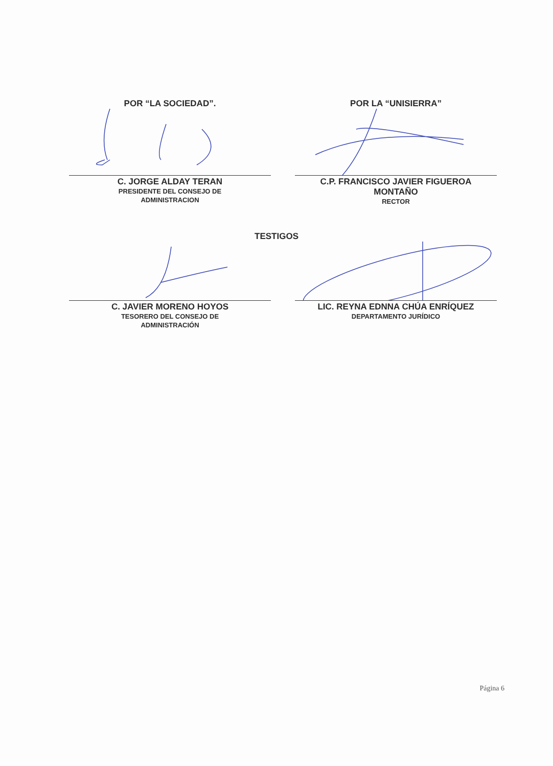POR “LA SOCIEDAD”.
C. JORGE ALDAY TERAN
PRESIDENTE DEL CONSEJO DE
ADMINISTRACION
POR LA “UNISIERRA”
C.P. FRANCISCO JAVIER FIGUEROA
MONTAÑO
RECTOR
TESTIGOS
C. JAVIER MORENO HOYOS
TESORERO DEL CONSEJO DE
ADMINISTRACIÓN
LIC. REYNA EDNNA CHÚA ENRÍQUEZ
DEPARTAMENTO JURÍDICO
Página 6